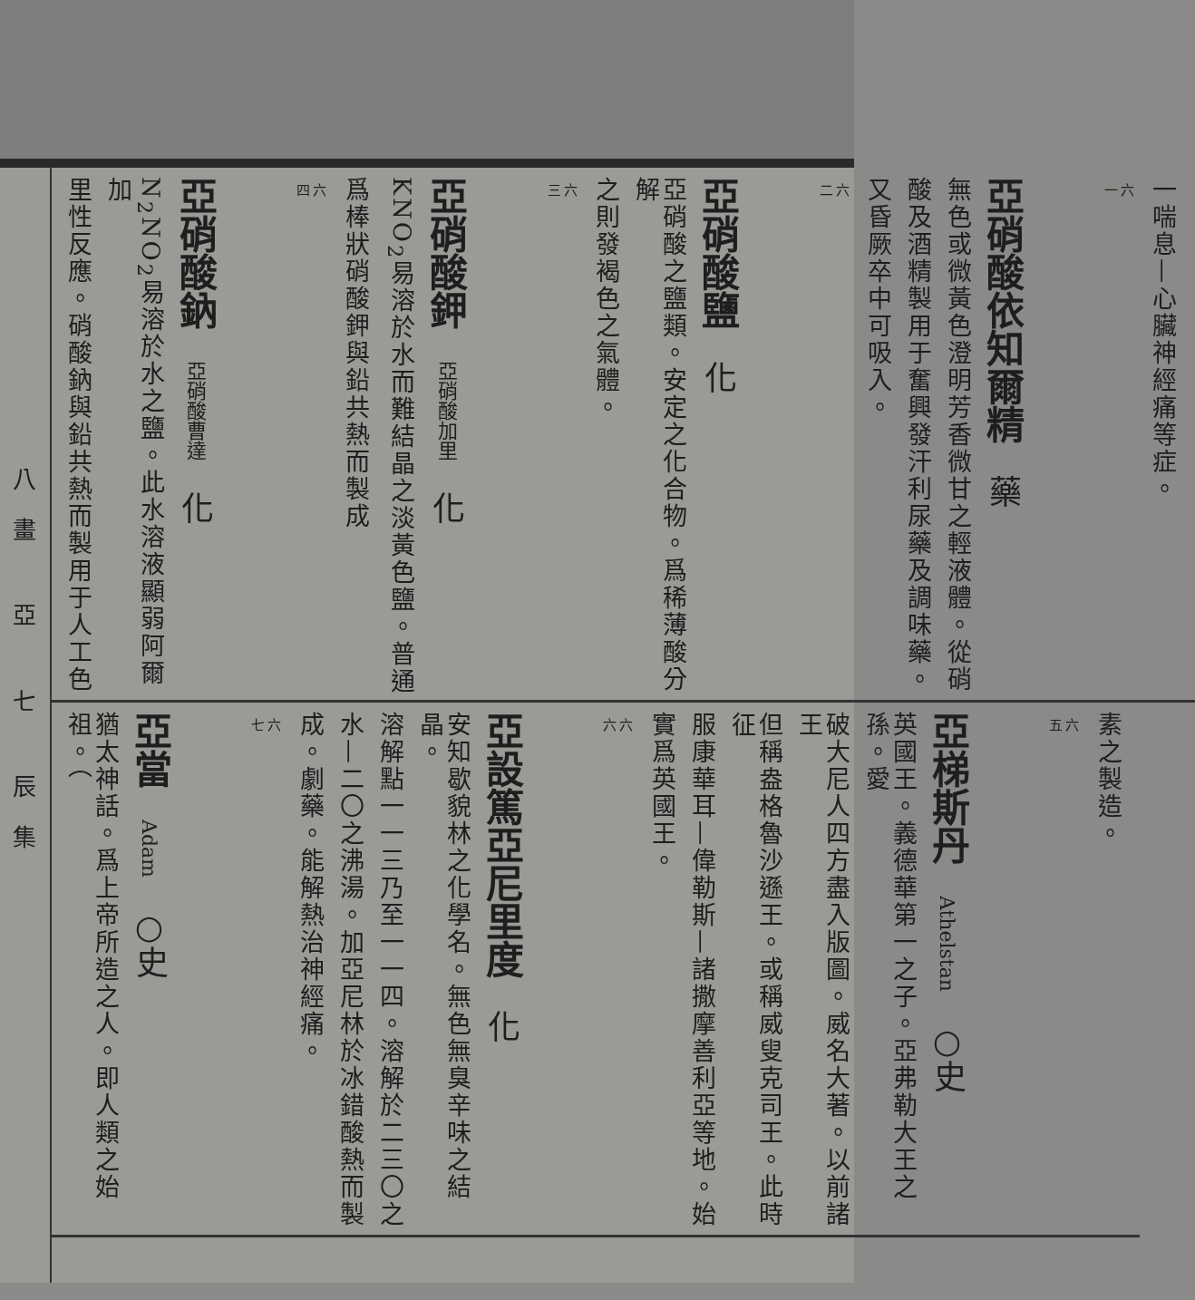一喘息—心臟神經痛等症。
一六
亞硝酸依知爾精 藥
無色或微黃色澄明芳香微甘之輕液體。從硝
酸及酒精製用于奮興發汗利尿藥及調味藥。
又昏厥卒中可吸入。
二六
亞硝酸鹽 化
亞硝酸之鹽類。安定之化合物。爲稀薄酸分解
之則發褐色之氣體。
三六
亞硝酸鉀 亞硝酸加里 化
KNO<sub>2</sub>易溶於水而難結晶之淡黃色鹽。普通
爲棒狀硝酸鉀與鉛共熱而製成
四六
亞硝酸鈉 亞硝酸曹達 化
N<sub>2</sub>NO<sub>2</sub>易溶於水之鹽。此水溶液顯弱阿爾加
里性反應。硝酸鈉與鉛共熱而製用于人工色
素之製造。
五六
亞梯斯丹 Athelstan ○史
英國王。義德華第一之子。亞弗勒大王之孫。愛
破大尼人四方盡入版圖。威名大著。以前諸王
但稱盎格魯沙遜王。或稱威叟克司王。此時征
服康華耳—偉勒斯—諸撒摩善利亞等地。始
實爲英國王。
六六
亞設篤亞尼里度 化
安知歇貌林之化學名。無色無臭辛味之結晶。
溶解點一一三乃至一一四。溶解於二三〇之
水—二〇之沸湯。加亞尼林於冰錯酸熱而製
成。劇藥。能解熱治神經痛。
七六
亞當 Adam ○史
猶太神話。爲上帝所造之人。即人類之始祖。（
八畫 亞 七 辰集